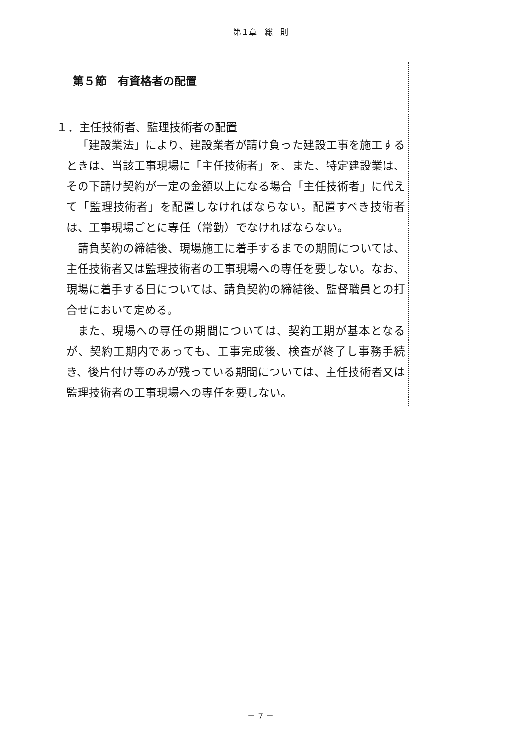第１章　総　則
第５節　有資格者の配置
１．主任技術者、監理技術者の配置
「建設業法」により、建設業者が請け負った建設工事を施工するときは、当該工事現場に「主任技術者」を、また、特定建設業は、その下請け契約が一定の金額以上になる場合「主任技術者」に代えて「監理技術者」を配置しなければならない。配置すべき技術者は、工事現場ごとに専任（常勤）でなければならない。
請負契約の締結後、現場施工に着手するまでの期間については、主任技術者又は監理技術者の工事現場への専任を要しない。なお、現場に着手する日については、請負契約の締結後、監督職員との打合せにおいて定める。
また、現場への専任の期間については、契約工期が基本となるが、契約工期内であっても、工事完成後、検査が終了し事務手続き、後片付け等のみが残っている期間については、主任技術者又は監理技術者の工事現場への専任を要しない。
－ 7 －